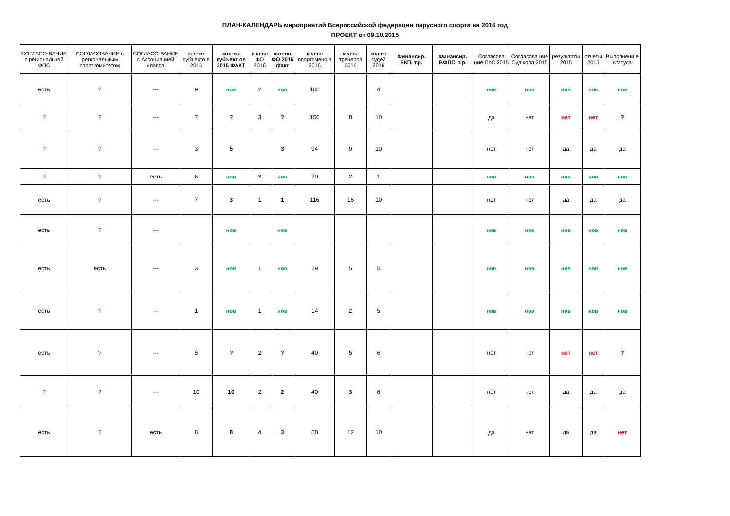ПЛАН-КАЛЕНДАРЬ мероприятий Всероссийской федерации парусного спорта на 2016 год
ПРОЕКТ от 09.10.2015
| СОГЛАСО-ВАНИЕ с региональной ФПС | СОГЛАСОВАНИЕ с региональным спорткомитетом | СОГЛАСО-ВАНИЕ с Ассоциацией класса | кол-во субъекто в 2016 | кол-во субъект ов 2015 ФАКТ | кол-во ФО 2016 | кол-во ФО 2015 факт | кол-во спортсмено в 2016 | кол-во тренеров 2016 | кол-во судей 2016 | Финансир. ЕКП, т.р. | Финансир. ВФПС, т.р. | Согласова ние ПоС 2015 | Согласова ние Суд.колл 2015 | результаты 2015 | отчеты 2015 | Выполнени е статуса |
| --- | --- | --- | --- | --- | --- | --- | --- | --- | --- | --- | --- | --- | --- | --- | --- | --- |
| есть | ? | --- | 9 | нов | 2 | нов | 100 | | 4 | | | нов | нов | нов | нов | нов |
| ? | ? | --- | 7 | ? | 3 | ? | 150 | 8 | 10 | | | да | нет | нет | нет | ? |
| ? | ? | --- | 3 | 5 | | 3 | 94 | 9 | 10 | | | нет | нет | да | да | да |
| ? | ? | есть | 6 | нов | 3 | нов | 70 | 2 | 1 | | | нов | нов | нов | нов | нов |
| есть | ? | --- | 7 | 3 | 1 | 1 | 116 | 18 | 10 | | | нет | нет | да | да | да |
| есть | ? | --- | | нов | | нов | | | | | | нов | нов | нов | нов | нов |
| есть | есть | --- | 3 | нов | 1 | нов | 29 | 5 | 5 | | | нов | нов | нов | нов | нов |
| есть | ? | --- | 1 | нов | 1 | нов | 14 | 2 | 5 | | | нов | нов | нов | нов | нов |
| есть | ? | --- | 5 | ? | 2 | ? | 40 | 5 | 6 | | | нет | нет | нет | нет | ? |
| ? | ? | --- | 10 | 10 | 2 | 2 | 40 | 3 | 6 | | | нет | нет | да | да | да |
| есть | ? | есть | 8 | 8 | 4 | 3 | 50 | 12 | 10 | | | да | нет | да | да | нет |